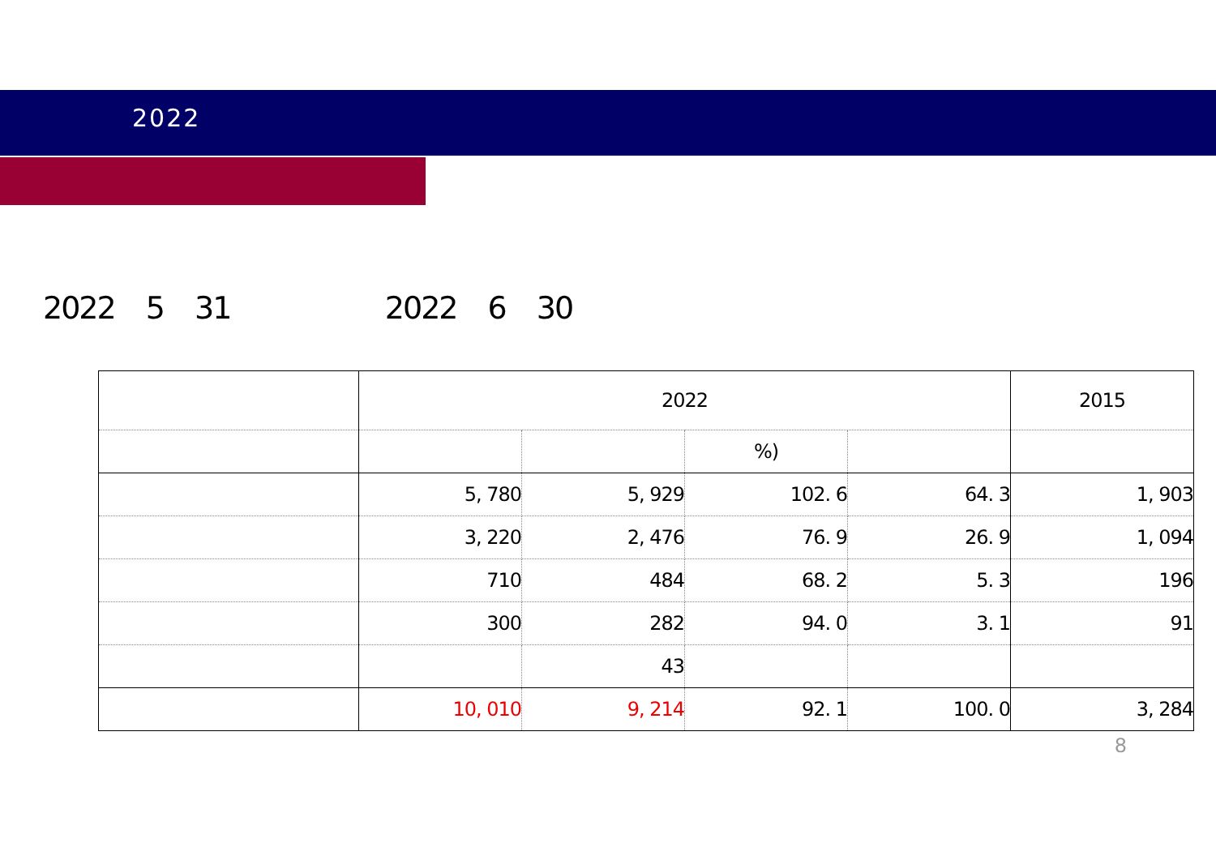2022
2022 5 31 2022 6 30
| | 2022 | | | | 2015 |
| | | | %) | | |
| | 5, 780 | 5, 929 | 102. 6 | 64. 3 | 1, 903 |
| | 3, 220 | 2, 476 | 76. 9 | 26. 9 | 1, 094 |
| | 710 | 484 | 68. 2 | 5. 3 | 196 |
| | 300 | 282 | 94. 0 | 3. 1 | 91 |
| | | 43 | | | |
| | 10, 010 | 9, 214 | 92. 1 | 100. 0 | 3, 284 |
8